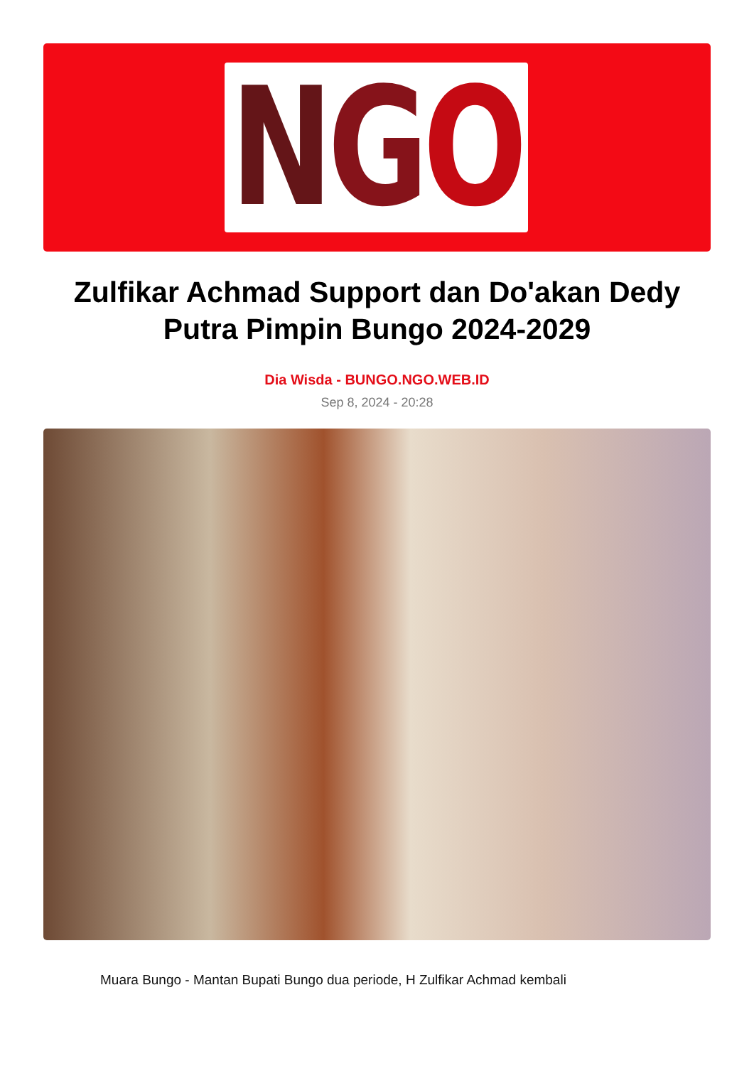NGO
Zulfikar Achmad Support dan Do'akan Dedy Putra Pimpin Bungo 2024-2029
Dia Wisda - BUNGO.NGO.WEB.ID
Sep 8, 2024 - 20:28
Muara Bungo - Mantan Bupati Bungo dua periode, H Zulfikar Achmad kembali